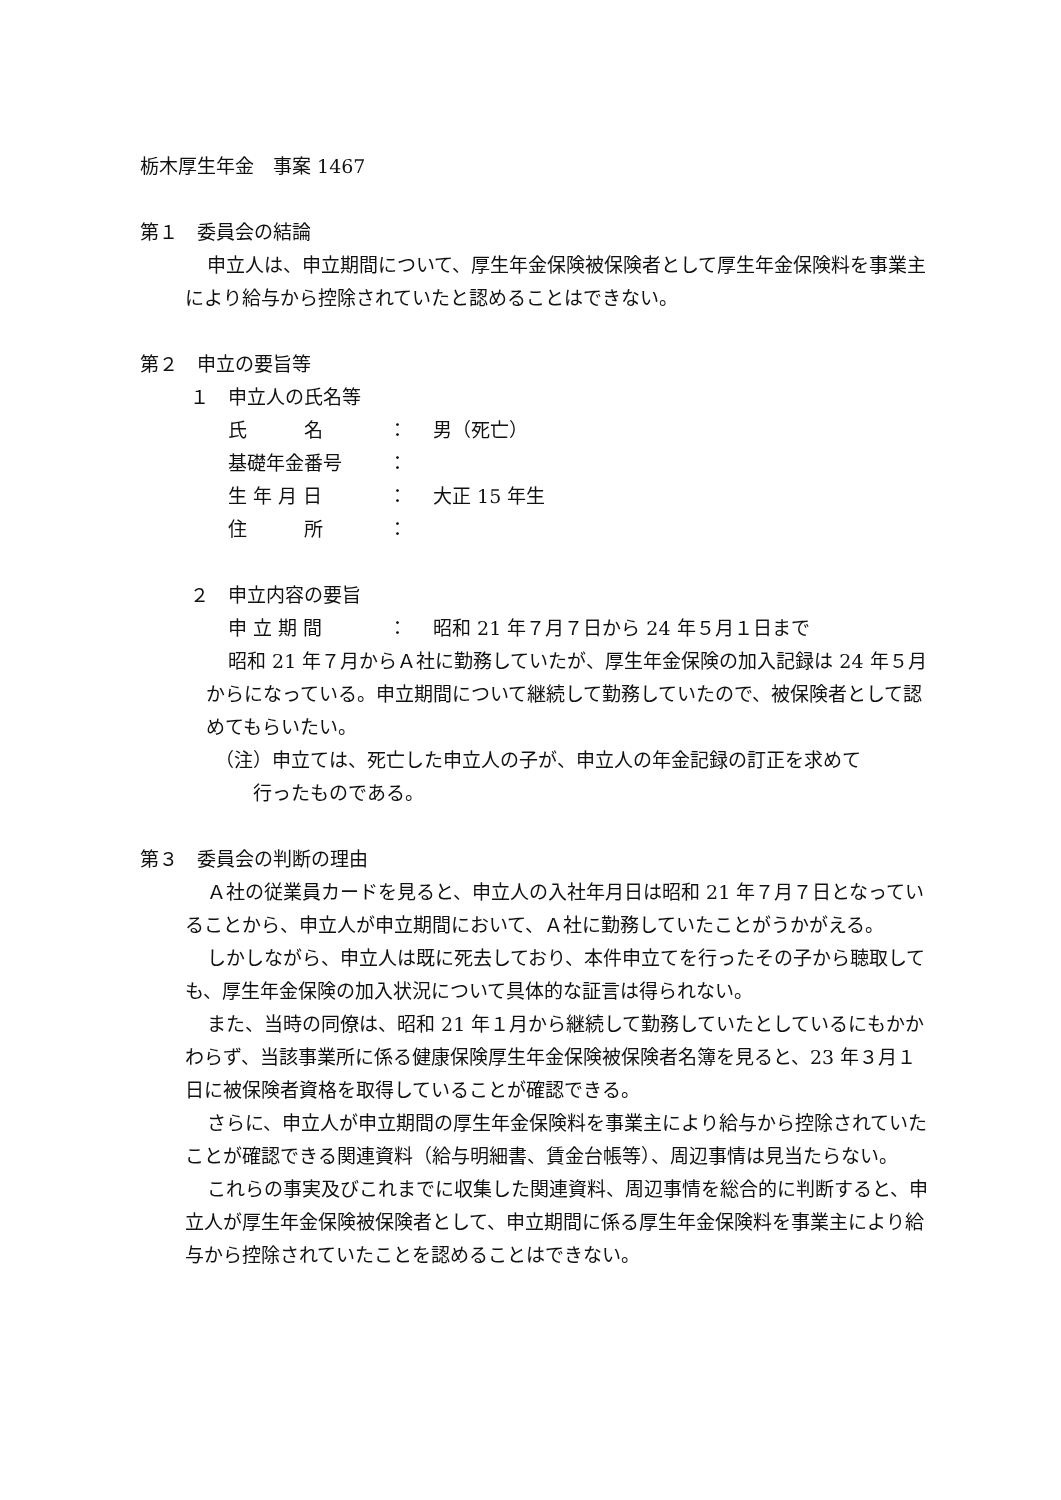栃木厚生年金　事案 1467
第１　委員会の結論
申立人は、申立期間について、厚生年金保険被保険者として厚生年金保険料を事業主により給与から控除されていたと認めることはできない。
第２　申立の要旨等
１　申立人の氏名等
氏　　　名 ： 男（死亡）
基礎年金番号 ：
生 年 月 日 ： 大正 15 年生
住　　　所 ：
２　申立内容の要旨
申 立 期 間 ： 昭和 21 年７月７日から 24 年５月１日まで
昭和 21 年７月からＡ社に勤務していたが、厚生年金保険の加入記録は 24 年５月からになっている。申立期間について継続して勤務していたので、被保険者として認めてもらいたい。
（注）申立ては、死亡した申立人の子が、申立人の年金記録の訂正を求めて
行ったものである。
第３　委員会の判断の理由
Ａ社の従業員カードを見ると、申立人の入社年月日は昭和 21 年７月７日となっていることから、申立人が申立期間において、Ａ社に勤務していたことがうかがえる。
しかしながら、申立人は既に死去しており、本件申立てを行ったその子から聴取しても、厚生年金保険の加入状況について具体的な証言は得られない。
また、当時の同僚は、昭和 21 年１月から継続して勤務していたとしているにもかかわらず、当該事業所に係る健康保険厚生年金保険被保険者名簿を見ると、23 年３月１日に被保険者資格を取得していることが確認できる。
さらに、申立人が申立期間の厚生年金保険料を事業主により給与から控除されていたことが確認できる関連資料（給与明細書、賃金台帳等）、周辺事情は見当たらない。
これらの事実及びこれまでに収集した関連資料、周辺事情を総合的に判断すると、申立人が厚生年金保険被保険者として、申立期間に係る厚生年金保険料を事業主により給与から控除されていたことを認めることはできない。